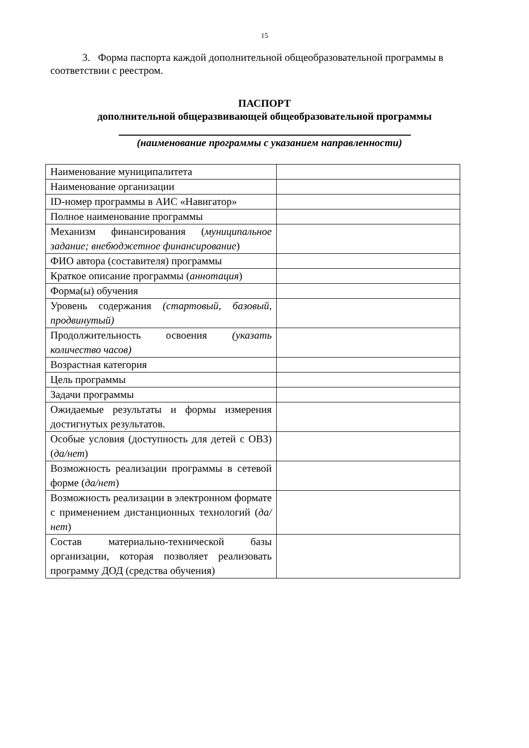15
3. Форма паспорта каждой дополнительной общеобразовательной программы в соответствии с реестром.
ПАСПОРТ
дополнительной общеразвивающей общеобразовательной программы
(наименование программы с указанием направленности)
| Наименование муниципалитета | |
| Наименование организации | |
| ID-номер программы в АИС «Навигатор» | |
| Полное наименование программы | |
| Механизм финансирования ( муниципальное задание; внебюджетное финансирование ) | |
| ФИО автора (составителя) программы | |
| Краткое описание программы ( аннотация ) | |
| Форма(ы) обучения | |
| Уровень содержания (стартовый, базовый, продвинутый) | |
| Продолжительность освоения (указать количество часов) | |
| Возрастная категория | |
| Цель программы | |
| Задачи программы | |
| Ожидаемые результаты и формы измерения достигнутых результатов. | |
| Особые условия (доступность для детей с ОВЗ) ( да/нет ) | |
| Возможность реализации программы в сетевой форме ( да/нет ) | |
| Возможность реализации в электронном формате с применением дистанционных технологий ( да/нет ) | |
| Состав материально-технической базы организации, которая позволяет реализовать программу ДОД (средства обучения) | |